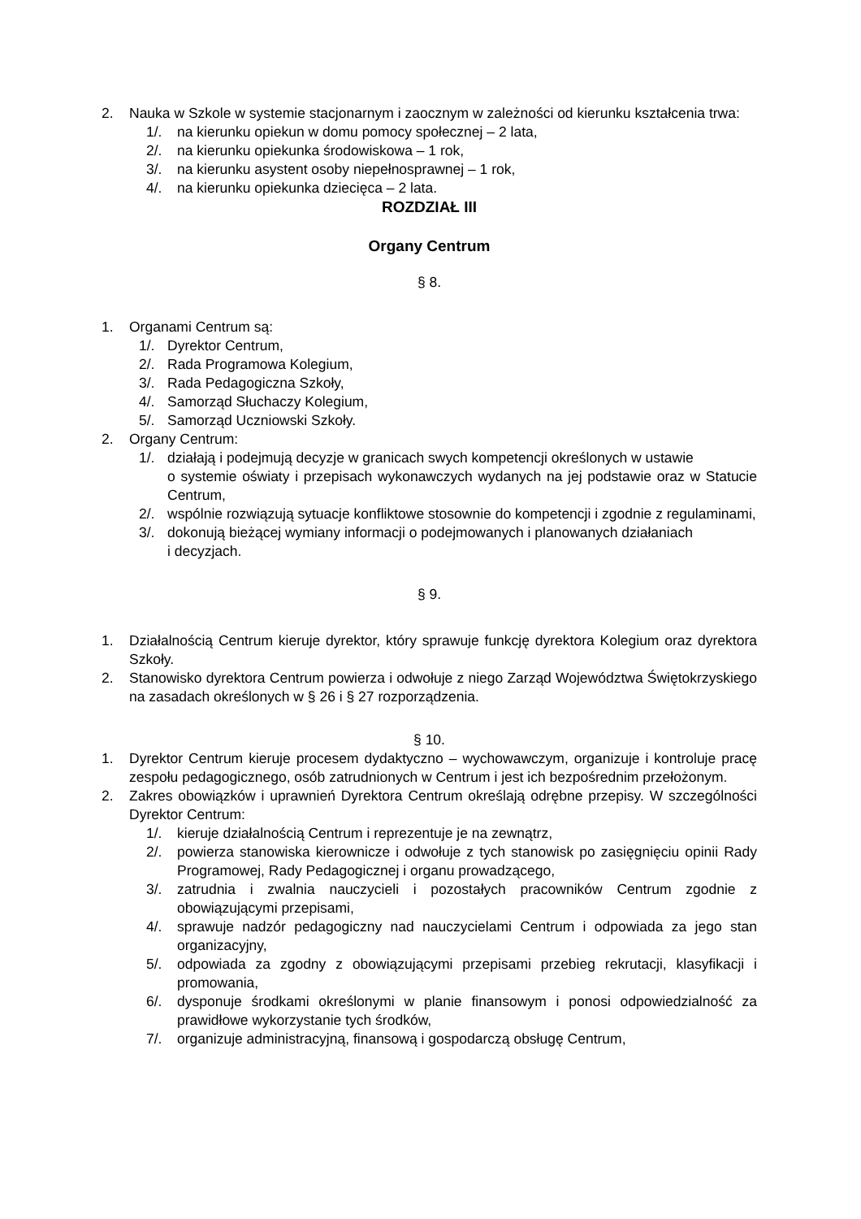2. Nauka w Szkole w systemie stacjonarnym i zaocznym w zależności od kierunku kształcenia trwa:
1/. na kierunku opiekun w domu pomocy społecznej – 2 lata,
2/. na kierunku opiekunka środowiskowa – 1 rok,
3/. na kierunku asystent osoby niepełnosprawnej – 1 rok,
4/. na kierunku opiekunka dziecięca – 2 lata.
ROZDZIAŁ III
Organy Centrum
§ 8.
1. Organami Centrum są:
1/. Dyrektor Centrum,
2/. Rada Programowa Kolegium,
3/. Rada Pedagogiczna Szkoły,
4/. Samorząd Słuchaczy Kolegium,
5/. Samorząd Uczniowski Szkoły.
2. Organy Centrum:
1/. działają i podejmują decyzje w granicach swych kompetencji określonych w ustawie
o systemie oświaty i przepisach wykonawczych wydanych na jej podstawie oraz w Statucie Centrum,
2/. wspólnie rozwiązują sytuacje konfliktowe stosownie do kompetencji i zgodnie z regulaminami,
3/. dokonują bieżącej wymiany informacji o podejmowanych i planowanych działaniach
i decyzjach.
§ 9.
1. Działalnością Centrum kieruje dyrektor, który sprawuje funkcję dyrektora Kolegium oraz dyrektora Szkoły.
2. Stanowisko dyrektora Centrum powierza i odwołuje z niego Zarząd Województwa Świętokrzyskiego na zasadach określonych w § 26 i § 27 rozporządzenia.
§ 10.
1. Dyrektor Centrum kieruje procesem dydaktyczno – wychowawczym, organizuje i kontroluje pracę zespołu pedagogicznego, osób zatrudnionych w Centrum i jest ich bezpośrednim przełożonym.
2. Zakres obowiązków i uprawnień Dyrektora Centrum określają odrębne przepisy. W szczególności Dyrektor Centrum:
1/. kieruje działalnością Centrum i reprezentuje je na zewnątrz,
2/. powierza stanowiska kierownicze i odwołuje z tych stanowisk po zasięgnięciu opinii Rady Programowej, Rady Pedagogicznej i organu prowadzącego,
3/. zatrudnia i zwalnia nauczycieli i pozostałych pracowników Centrum zgodnie z obowiązującymi przepisami,
4/. sprawuje nadzór pedagogiczny nad nauczycielami Centrum i odpowiada za jego stan organizacyjny,
5/. odpowiada za zgodny z obowiązującymi przepisami przebieg rekrutacji, klasyfikacji i promowania,
6/. dysponuje środkami określonymi w planie finansowym i ponosi odpowiedzialność za prawidłowe wykorzystanie tych środków,
7/. organizuje administracyjną, finansową i gospodarczą obsługę Centrum,